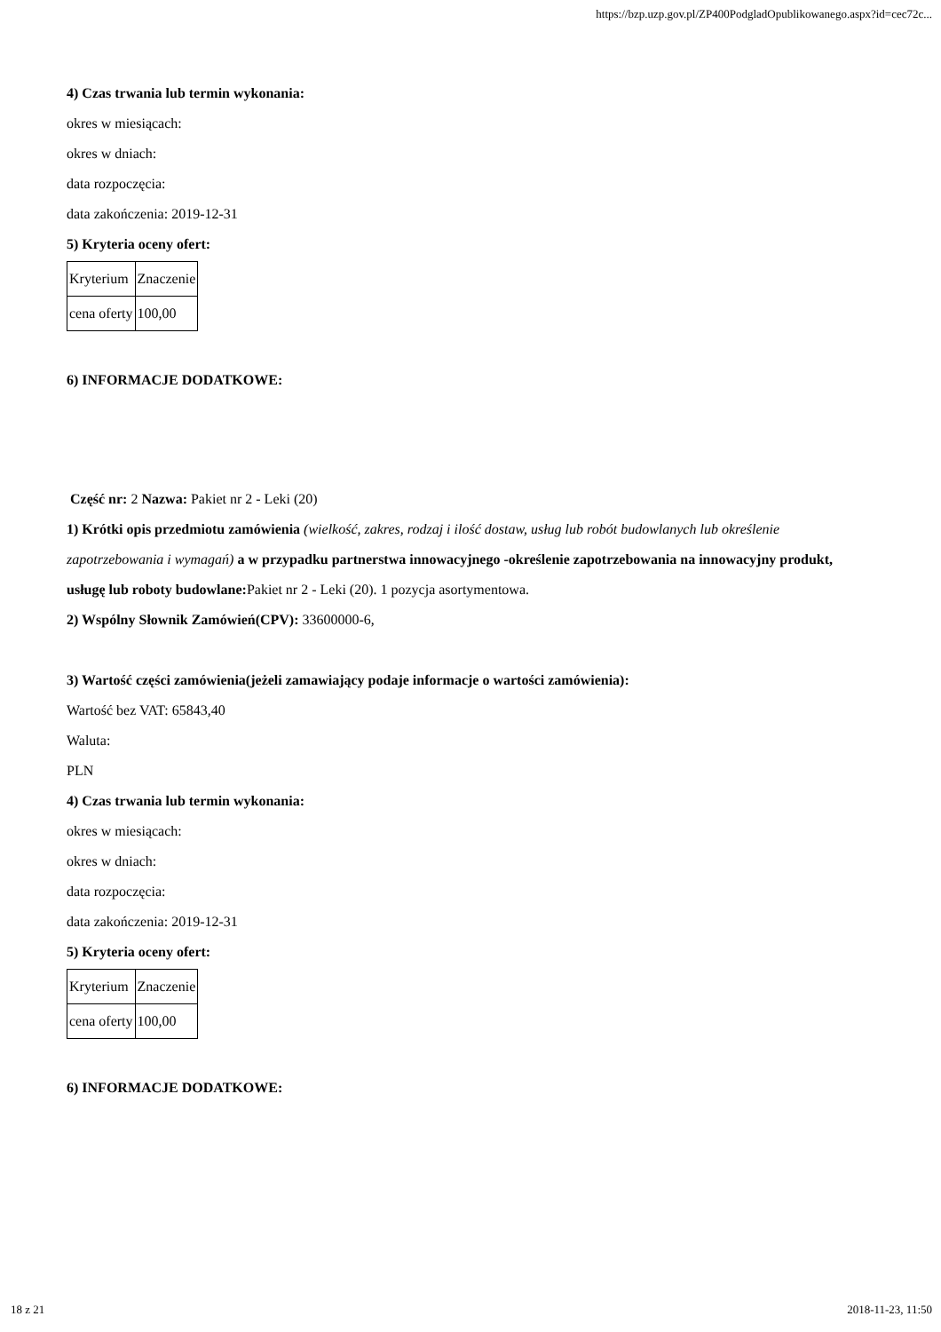https://bzp.uzp.gov.pl/ZP400PodgladOpublikowanego.aspx?id=cec72c...
4) Czas trwania lub termin wykonania:
okres w miesiącach:
okres w dniach:
data rozpoczęcia:
data zakończenia: 2019-12-31
5) Kryteria oceny ofert:
| Kryterium | Znaczenie |
| cena oferty | 100,00 |
6) INFORMACJE DODATKOWE:
Część nr: 2 Nazwa: Pakiet nr 2 - Leki (20)
1) Krótki opis przedmiotu zamówienia (wielkość, zakres, rodzaj i ilość dostaw, usług lub robót budowlanych lub określenie zapotrzebowania i wymagań) a w przypadku partnerstwa innowacyjnego -określenie zapotrzebowania na innowacyjny produkt, usługę lub roboty budowlane: Pakiet nr 2 - Leki (20). 1 pozycja asortymentowa.
2) Wspólny Słownik Zamówień(CPV): 33600000-6,
3) Wartość części zamówienia(jeżeli zamawiający podaje informacje o wartości zamówienia):
Wartość bez VAT: 65843,40
Waluta:
PLN
4) Czas trwania lub termin wykonania:
okres w miesiącach:
okres w dniach:
data rozpoczęcia:
data zakończenia: 2019-12-31
5) Kryteria oceny ofert:
| Kryterium | Znaczenie |
| cena oferty | 100,00 |
6) INFORMACJE DODATKOWE:
18 z 21 2018-11-23, 11:50